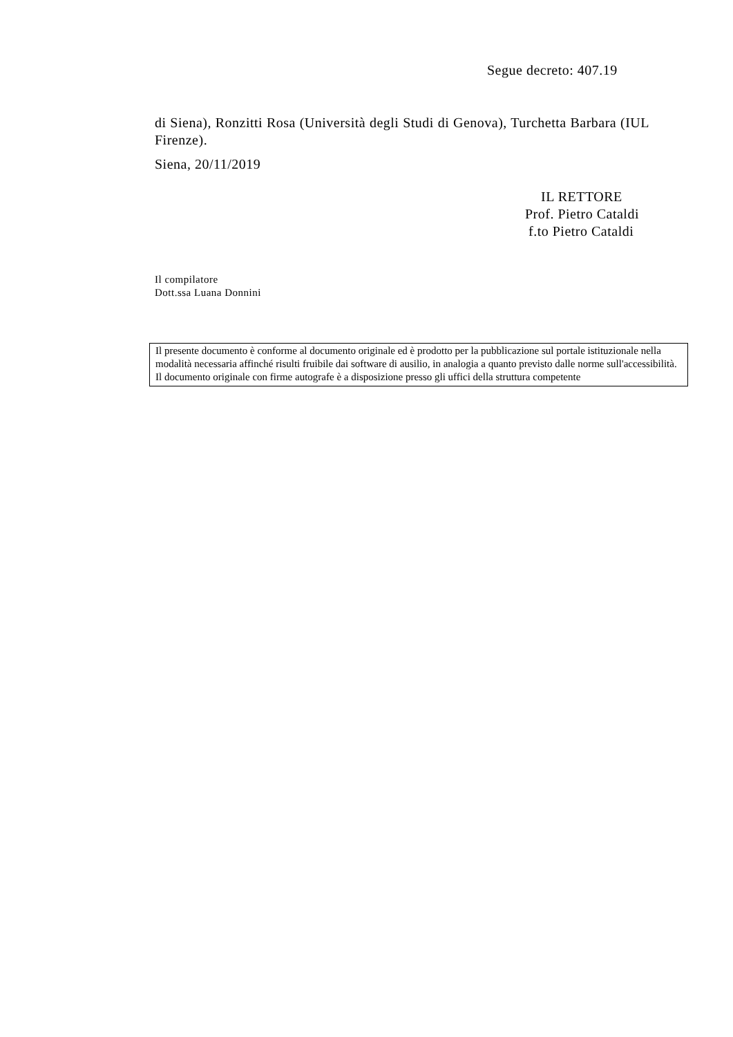Segue decreto: 407.19
di Siena), Ronzitti Rosa (Università degli Studi di Genova), Turchetta Barbara (IUL Firenze).
Siena, 20/11/2019
IL RETTORE
Prof. Pietro Cataldi
f.to Pietro Cataldi
Il compilatore
Dott.ssa Luana Donnini
Il presente documento è conforme al documento originale ed è prodotto per la pubblicazione sul portale istituzionale nella modalità necessaria affinché risulti fruibile dai software di ausilio, in analogia a quanto previsto dalle norme sull'accessibilità. Il documento originale con firme autografe è a disposizione presso gli uffici della struttura competente